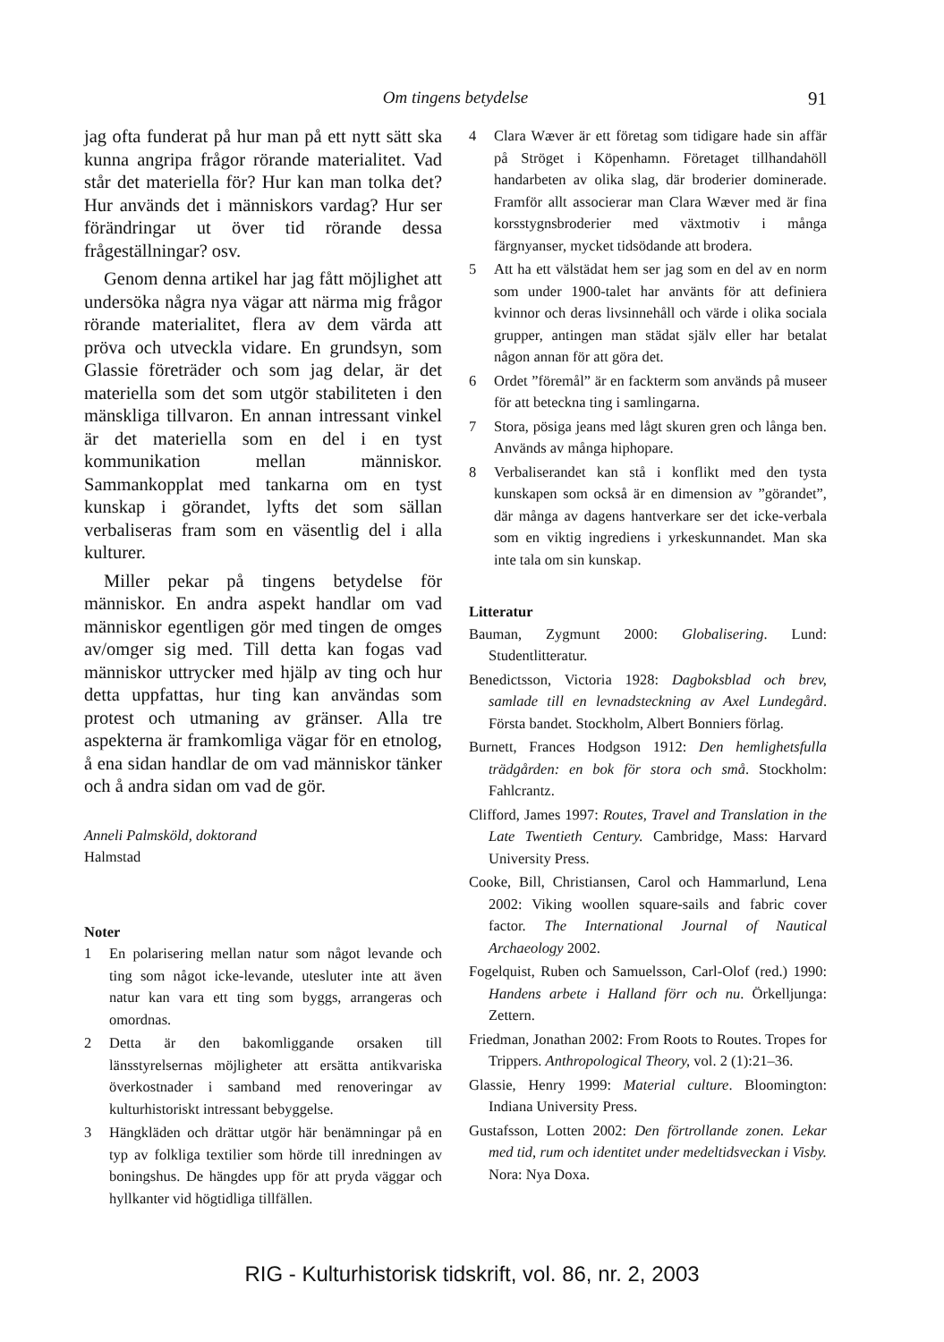Om tingens betydelse
91
jag ofta funderat på hur man på ett nytt sätt ska kunna angripa frågor rörande materialitet. Vad står det materiella för? Hur kan man tolka det? Hur används det i människors vardag? Hur ser förändringar ut över tid rörande dessa frågeställningar? osv.
Genom denna artikel har jag fått möjlighet att undersöka några nya vägar att närma mig frågor rörande materialitet, flera av dem värda att pröva och utveckla vidare. En grundsyn, som Glassie företräder och som jag delar, är det materiella som det som utgör stabiliteten i den mänskliga tillvaron. En annan intressant vinkel är det materiella som en del i en tyst kommunikation mellan människor. Sammankopplat med tankarna om en tyst kunskap i görandet, lyfts det som sällan verbaliseras fram som en väsentlig del i alla kulturer.
Miller pekar på tingens betydelse för människor. En andra aspekt handlar om vad människor egentligen gör med tingen de omges av/omger sig med. Till detta kan fogas vad människor uttrycker med hjälp av ting och hur detta uppfattas, hur ting kan användas som protest och utmaning av gränser. Alla tre aspekterna är framkomliga vägar för en etnolog, å ena sidan handlar de om vad människor tänker och å andra sidan om vad de gör.
Anneli Palmsköld, doktorand
Halmstad
Noter
1 En polarisering mellan natur som något levande och ting som något icke-levande, utesluter inte att även natur kan vara ett ting som byggs, arrangeras och omordnas.
2 Detta är den bakomliggande orsaken till länsstyrelsernas möjligheter att ersätta antikvariska överkostnader i samband med renoveringar av kulturhistoriskt intressant bebyggelse.
3 Hängkläden och drättar utgör här benämningar på en typ av folkliga textilier som hörde till inredningen av boningshus. De hängdes upp för att pryda väggar och hyllkanter vid högtidliga tillfällen.
4 Clara Wæver är ett företag som tidigare hade sin affär på Ströget i Köpenhamn. Företaget tillhandahöll handarbeten av olika slag, där broderier dominerade. Framför allt associerar man Clara Wæver med är fina korsstygnsbroderier med växtmotiv i många färgnyanser, mycket tidsödande att brodera.
5 Att ha ett välstädat hem ser jag som en del av en norm som under 1900-talet har använts för att definiera kvinnor och deras livsinnehåll och värde i olika sociala grupper, antingen man städat själv eller har betalat någon annan för att göra det.
6 Ordet ”föremål” är en fackterm som används på museer för att beteckna ting i samlingarna.
7 Stora, pösiga jeans med lågt skuren gren och långa ben. Används av många hiphopare.
8 Verbaliserandet kan stå i konflikt med den tysta kunskapen som också är en dimension av ”görandet”, där många av dagens hantverkare ser det icke-verbala som en viktig ingrediens i yrkeskunnandet. Man ska inte tala om sin kunskap.
Litteratur
Bauman, Zygmunt 2000: Globalisering. Lund: Studentlitteratur.
Benedictsson, Victoria 1928: Dagboksblad och brev, samlade till en levnadsteckning av Axel Lundegård. Första bandet. Stockholm, Albert Bonniers förlag.
Burnett, Frances Hodgson 1912: Den hemlighetsfulla trädgården: en bok för stora och små. Stockholm: Fahlcrantz.
Clifford, James 1997: Routes, Travel and Translation in the Late Twentieth Century. Cambridge, Mass: Harvard University Press.
Cooke, Bill, Christiansen, Carol och Hammarlund, Lena 2002: Viking woollen square-sails and fabric cover factor. The International Journal of Nautical Archaeology 2002.
Fogelquist, Ruben och Samuelsson, Carl-Olof (red.) 1990: Handens arbete i Halland förr och nu. Örkelljunga: Zettern.
Friedman, Jonathan 2002: From Roots to Routes. Tropes for Trippers. Anthropological Theory, vol. 2 (1):21–36.
Glassie, Henry 1999: Material culture. Bloomington: Indiana University Press.
Gustafsson, Lotten 2002: Den förtrollande zonen. Lekar med tid, rum och identitet under medeltidsveckan i Visby. Nora: Nya Doxa.
RIG - Kulturhistorisk tidskrift, vol. 86, nr. 2, 2003